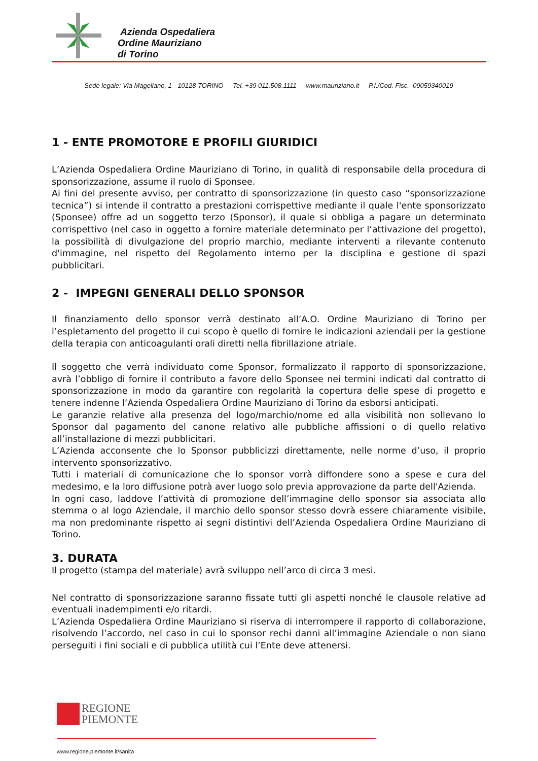Azienda Ospedaliera
Ordine Mauriziano
di Torino
Sede legale: Via Magellano, 1 - 10128 TORINO - Tel. +39 011.508.1111 - www.mauriziano.it - P.I./Cod. Fisc. 09059340019
1 - ENTE PROMOTORE E PROFILI GIURIDICI
L’Azienda Ospedaliera Ordine Mauriziano di Torino, in qualità di responsabile della procedura di sponsorizzazione, assume il ruolo di Sponsee.
Ai fini del presente avviso, per contratto di sponsorizzazione (in questo caso “sponsorizzazione tecnica”) si intende il contratto a prestazioni corrispettive mediante il quale l'ente sponsorizzato (Sponsee) offre ad un soggetto terzo (Sponsor), il quale si obbliga a pagare un determinato corrispettivo (nel caso in oggetto a fornire materiale determinato per l’attivazione del progetto), la possibilità di divulgazione del proprio marchio, mediante interventi a rilevante contenuto d'immagine, nel rispetto del Regolamento interno per la disciplina e gestione di spazi pubblicitari.
2 - IMPEGNI GENERALI DELLO SPONSOR
Il finanziamento dello sponsor verrà destinato all’A.O. Ordine Mauriziano di Torino per l’espletamento del progetto il cui scopo è quello di fornire le indicazioni aziendali per la gestione della terapia con anticoagulanti orali diretti nella fibrillazione atriale.
Il soggetto che verrà individuato come Sponsor, formalizzato il rapporto di sponsorizzazione, avrà l’obbligo di fornire il contributo a favore dello Sponsee nei termini indicati dal contratto di sponsorizzazione in modo da garantire con regolarità la copertura delle spese di progetto e tenere indenne l’Azienda Ospedaliera Ordine Mauriziano di Torino da esborsi anticipati.
Le garanzie relative alla presenza del logo/marchio/nome ed alla visibilità non sollevano lo Sponsor dal pagamento del canone relativo alle pubbliche affissioni o di quello relativo all’installazione di mezzi pubblicitari.
L’Azienda acconsente che lo Sponsor pubblicizzi direttamente, nelle norme d’uso, il proprio intervento sponsorizzativo.
Tutti i materiali di comunicazione che lo sponsor vorrà diffondere sono a spese e cura del medesimo, e la loro diffusione potrà aver luogo solo previa approvazione da parte dell'Azienda.
In ogni caso, laddove l’attività di promozione dell’immagine dello sponsor sia associata allo stemma o al logo Aziendale, il marchio dello sponsor stesso dovrà essere chiaramente visibile, ma non predominante rispetto ai segni distintivi dell’Azienda Ospedaliera Ordine Mauriziano di Torino.
3. DURATA
Il progetto (stampa del materiale) avrà sviluppo nell’arco di circa 3 mesi.
Nel contratto di sponsorizzazione saranno fissate tutti gli aspetti nonché le clausole relative ad eventuali inadempimenti e/o ritardi.
L’Azienda Ospedaliera Ordine Mauriziano si riserva di interrompere il rapporto di collaborazione, risolvendo l’accordo, nel caso in cui lo sponsor rechi danni all’immagine Aziendale o non siano perseguiti i fini sociali e di pubblica utilità cui l’Ente deve attenersi.
REGIONE
PIEMONTE
www.regione.piemonte.it/sanita